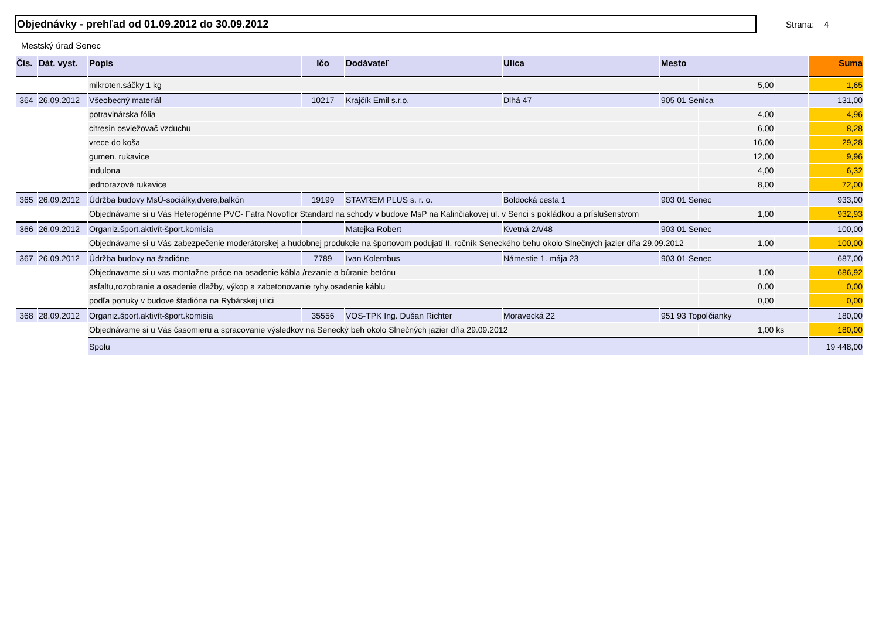Objednávky - prehľad od 01.09.2012 do 30.09.2012
Strana: 4
Mestský úrad Senec
| Čís. | Dát. vyst. | Popis | Ičo | Dodávateľ | Ulica | Mesto | | | Suma |
| --- | --- | --- | --- | --- | --- | --- | --- | --- | --- |
| | | mikroten.sáčky 1 kg | | | | | 5,00 | | 1,65 |
| 364 | 26.09.2012 | Všeobecný materiál | 10217 | Krajčík Emil s.r.o. | Dlhá 47 | 905 01 Senica | | | 131,00 |
| | | potravinárska fólia | | | | | 4,00 | | 4,96 |
| | | citresin osviežovač vzduchu | | | | | 6,00 | | 8,28 |
| | | vrece do koša | | | | | 16,00 | | 29,28 |
| | | gumen. rukavice | | | | | 12,00 | | 9,96 |
| | | indulona | | | | | 4,00 | | 6,32 |
| | | jednorazové rukavice | | | | | 8,00 | | 72,00 |
| 365 | 26.09.2012 | Údržba budovy MsÚ-sociálky,dvere,balkón | 19199 | STAVREM PLUS s. r. o. | Boldocká cesta 1 | 903 01 Senec | | | 933,00 |
| | | Objednávame si u Vás Heterogénne PVC- Fatra Novoflor Standard na schody v budove MsP na Kalinčiakovej ul. v Senci s pokládkou a príslušenstvom | | | | | 1,00 | | 932,93 |
| 366 | 26.09.2012 | Organiz.šport.aktivít-šport.komisia | | Matejka Robert | Kvetná 2A/48 | 903 01 Senec | | | 100,00 |
| | | Objednávame si u Vás zabezpečenie moderátorskej a hudobnej produkcie na športovom podujatí II. ročník Seneckého behu okolo Slnečných jazier dňa 29.09.2012 | | | | | 1,00 | | 100,00 |
| 367 | 26.09.2012 | Údržba budovy na štadióne | 7789 | Ivan Kolembus | Námestie 1. mája 23 | 903 01 Senec | | | 687,00 |
| | | Objednavame si u vas montažne práce na osadenie kábla /rezanie a búranie betónu | | | | | 1,00 | | 686,92 |
| | | asfaltu,rozobranie a osadenie dlažby, výkop a zabetonovanie ryhy,osadenie káblu | | | | | 0,00 | | 0,00 |
| | | podľa ponuky v budove štadióna na Rybárskej ulici | | | | | 0,00 | | 0,00 |
| 368 | 28.09.2012 | Organiz.šport.aktivít-šport.komisia | 35556 | VOS-TPK Ing. Dušan Richter | Moravecká 22 | 951 93 Topoľčianky | | | 180,00 |
| | | Objednávame si u Vás časomieru a spracovanie výsledkov na Senecký beh okolo Slnečných jazier dňa 29.09.2012 | | | | | 1,00 | ks | 180,00 |
| | | Spolu | | | | | | | 19 448,00 |